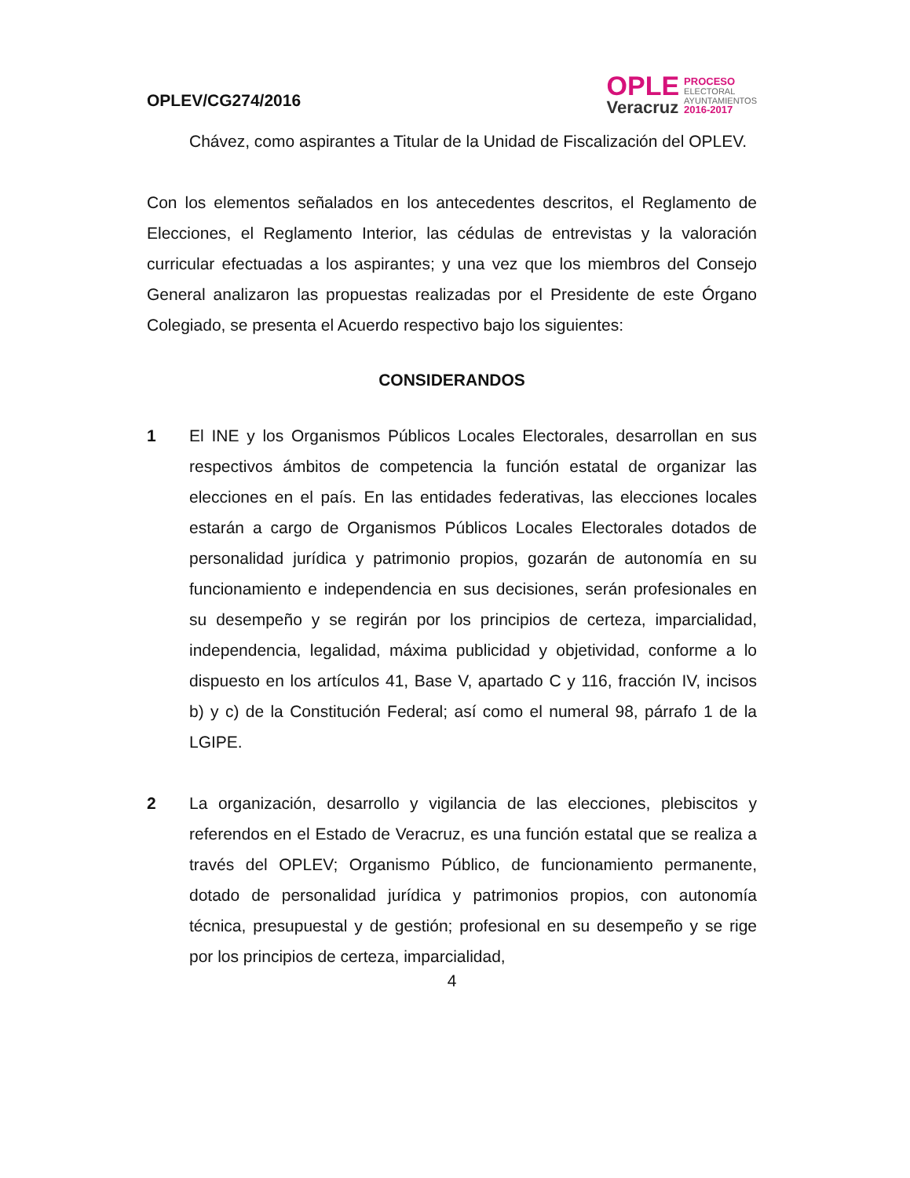OPLEV/CG274/2016
OPLE
Veracruz
PROCESO
ELECTORAL
AYUNTAMIENTOS
2016-2017
Chávez, como aspirantes a Titular de la Unidad de Fiscalización del OPLEV.
Con los elementos señalados en los antecedentes descritos, el Reglamento de Elecciones, el Reglamento Interior, las cédulas de entrevistas y la valoración curricular efectuadas a los aspirantes; y una vez que los miembros del Consejo General analizaron las propuestas realizadas por el Presidente de este Órgano Colegiado, se presenta el Acuerdo respectivo bajo los siguientes:
CONSIDERANDOS
1 El INE y los Organismos Públicos Locales Electorales, desarrollan en sus respectivos ámbitos de competencia la función estatal de organizar las elecciones en el país. En las entidades federativas, las elecciones locales estarán a cargo de Organismos Públicos Locales Electorales dotados de personalidad jurídica y patrimonio propios, gozarán de autonomía en su funcionamiento e independencia en sus decisiones, serán profesionales en su desempeño y se regirán por los principios de certeza, imparcialidad, independencia, legalidad, máxima publicidad y objetividad, conforme a lo dispuesto en los artículos 41, Base V, apartado C y 116, fracción IV, incisos b) y c) de la Constitución Federal; así como el numeral 98, párrafo 1 de la LGIPE.
2 La organización, desarrollo y vigilancia de las elecciones, plebiscitos y referendos en el Estado de Veracruz, es una función estatal que se realiza a través del OPLEV; Organismo Público, de funcionamiento permanente, dotado de personalidad jurídica y patrimonios propios, con autonomía técnica, presupuestal y de gestión; profesional en su desempeño y se rige por los principios de certeza, imparcialidad,
4